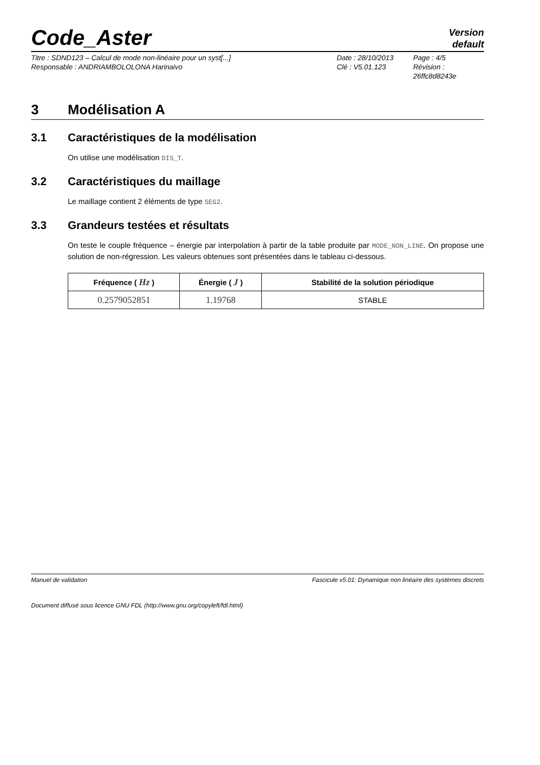Code_Aster
Version
default
Titre : SDND123 – Calcul de mode non-linéaire pour un syst[...]
Responsable : ANDRIAMBOLOLONA Harinaivo
Date : 28/10/2013
Clé : V5.01.123
Page : 4/5
Révision : 26ffc8d8243e
3 Modélisation A
3.1 Caractéristiques de la modélisation
On utilise une modélisation DIS_T.
3.2 Caractéristiques du maillage
Le maillage contient 2 éléments de type SEG2.
3.3 Grandeurs testées et résultats
On teste le couple fréquence – énergie par interpolation à partir de la table produite par MODE_NON_LINE. On propose une solution de non-régression. Les valeurs obtenues sont présentées dans le tableau ci-dessous.
| Fréquence ( Hz ) | Énergie ( J ) | Stabilité de la solution périodique |
| --- | --- | --- |
| 0.2579052851 | 1.19768 | STABLE |
Manuel de validation Fascicule v5.01: Dynamique non linéaire des systèmes discrets
Document diffusé sous licence GNU FDL (http://www.gnu.org/copyleft/fdl.html)